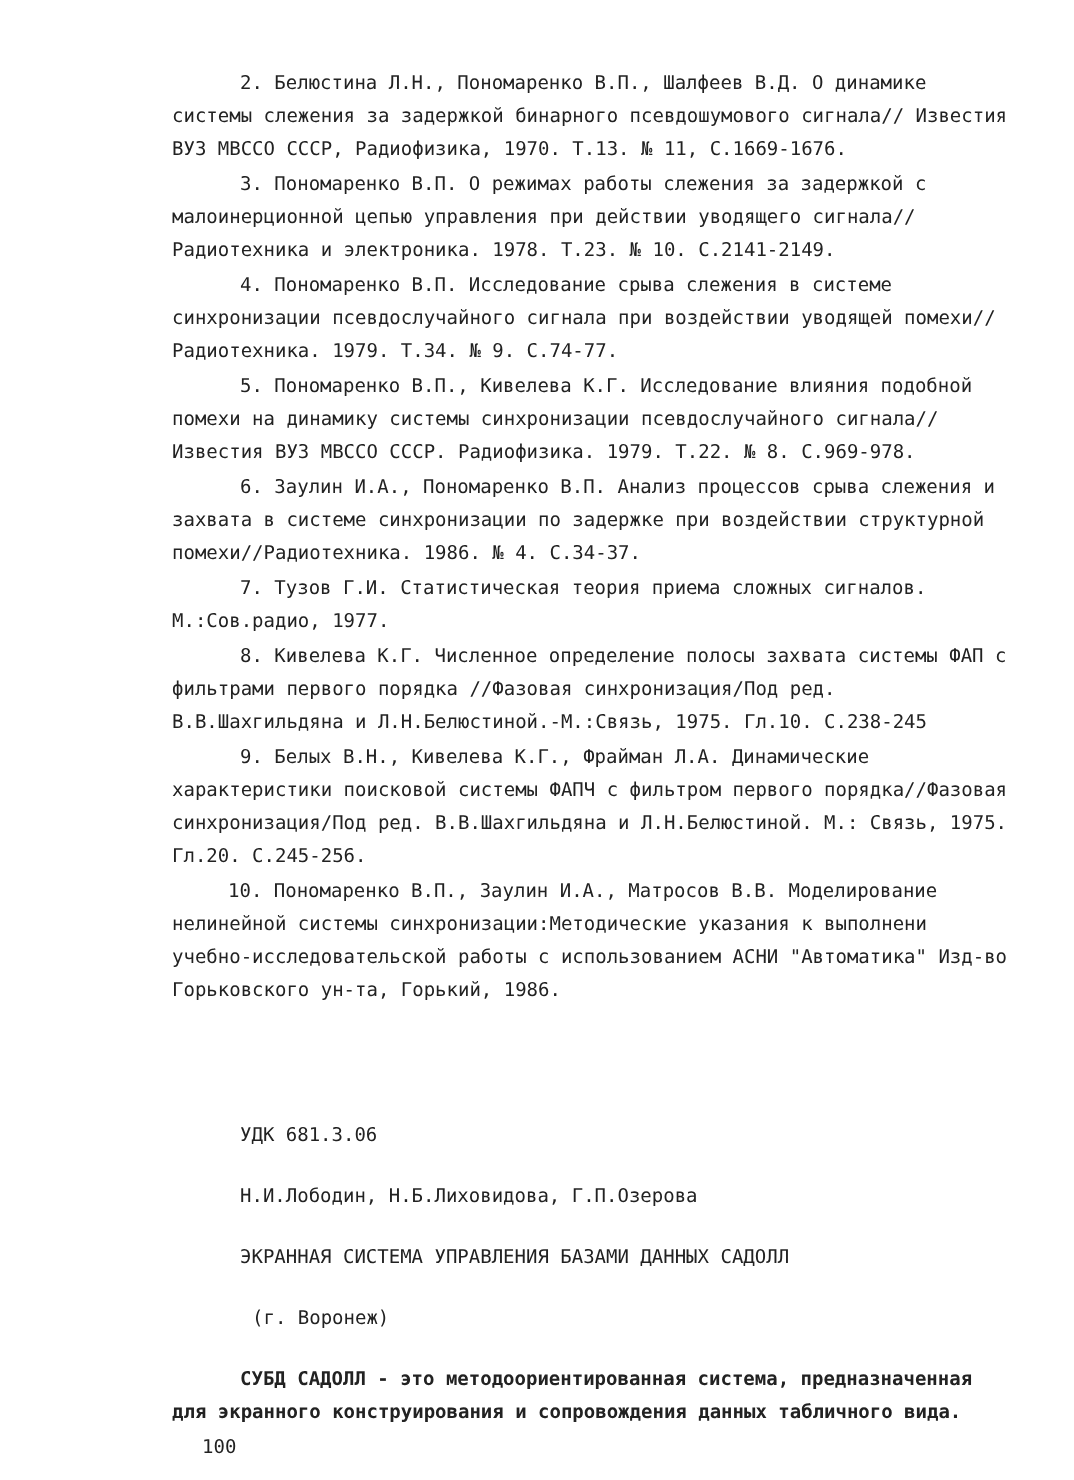2. Белюстина Л.Н., Пономаренко В.П., Шалфеев В.Д. О динамике системы слежения за задержкой бинарного псевдошумового сигнала// Известия ВУЗ МВССО СССР, Радиофизика, 1970. Т.13. № 11, С.1669-1676.
3. Пономаренко В.П. О режимах работы слежения за задержкой с малоинерционной цепью управления при действии уводящего сигнала// Радиотехника и электроника. 1978. Т.23. № 10. С.2141-2149.
4. Пономаренко В.П. Исследование срыва слежения в системе синхронизации псевдослучайного сигнала при воздействии уводящей помехи//Радиотехника. 1979. Т.34. № 9. С.74-77.
5. Пономаренко В.П., Кивелева К.Г. Исследование влияния подобной помехи на динамику системы синхронизации псевдослучайного сигнала//Известия ВУЗ МВССО СССР. Радиофизика. 1979. Т.22. № 8. С.969-978.
6. Заулин И.А., Пономаренко В.П. Анализ процессов срыва слежения и захвата в системе синхронизации по задержке при воздействии структурной помехи//Радиотехника. 1986. № 4. С.34-37.
7. Тузов Г.И. Статистическая теория приема сложных сигналов. М.:Сов.радио, 1977.
8. Кивелева К.Г. Численное определение полосы захвата системы ФАП с фильтрами первого порядка //Фазовая синхронизация/Под ред. В.В.Шахгильдяна и Л.Н.Белюстиной.-М.:Связь, 1975. Гл.10. С.238-245
9. Белых В.Н., Кивелева К.Г., Фрайман Л.А. Динамические характеристики поисковой системы ФАПЧ с фильтром первого порядка//Фазовая синхронизация/Под ред. В.В.Шахгильдяна и Л.Н.Белюстиной. М.: Связь, 1975. Гл.20. С.245-256.
10. Пономаренко В.П., Заулин И.А., Матросов В.В. Моделирование нелинейной системы синхронизации:Методические указания к выполнени учебно-исследовательской работы с использованием АСНИ "Автоматика" Изд-во Горьковского ун-та, Горький, 1986.
УДК 681.3.06
Н.И.Лободин, Н.Б.Лиховидова, Г.П.Озерова
ЭКРАННАЯ СИСТЕМА УПРАВЛЕНИЯ БАЗАМИ ДАННЫХ САДОЛЛ
(г. Воронеж)
СУБД САДОЛЛ - это методоориентированная система, предназначенная для экранного конструирования и сопровождения данных табличного вида.
100